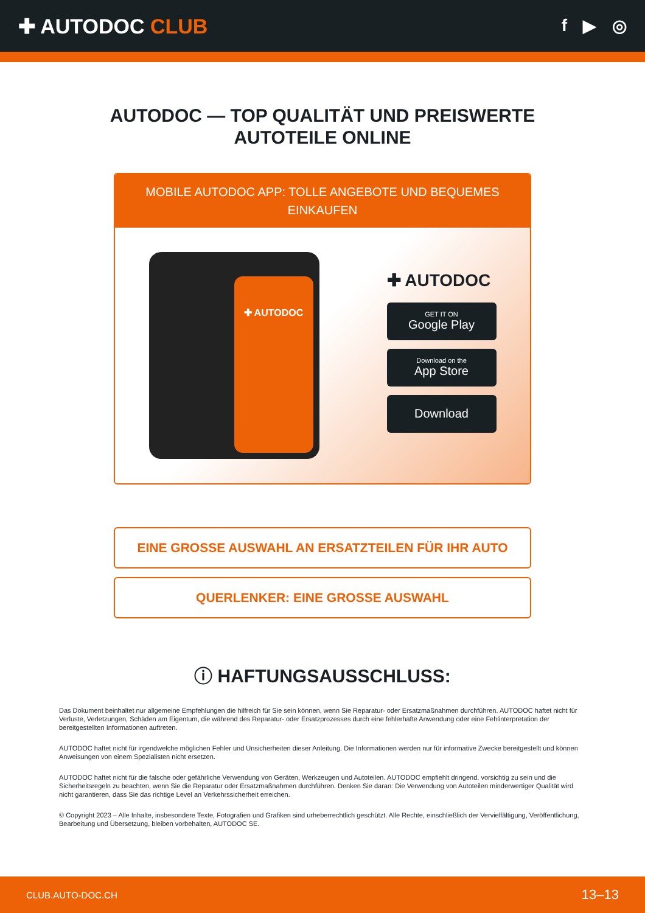✚ AUTODOC CLUB
f ▶ ◎
AUTODOC — TOP QUALITÄT UND PREISWERTE
AUTOTEILE ONLINE
MOBILE AUTODOC APP: TOLLE ANGEBOTE UND BEQUEMES EINKAUFEN
✚ AUTODOC
✚ AUTODOC
GET IT ON
Google Play
Download on the
App Store
Download
EINE GROSSE AUSWAHL AN ERSATZTEILEN FÜR IHR AUTO
QUERLENKER: EINE GROSSE AUSWAHL
ⓘ HAFTUNGSAUSSCHLUSS:
Das Dokument beinhaltet nur allgemeine Empfehlungen die hilfreich für Sie sein können, wenn Sie Reparatur- oder Ersatzmaßnahmen durchführen. AUTODOC haftet nicht für Verluste, Verletzungen, Schäden am Eigentum, die während des Reparatur- oder Ersatzprozesses durch eine fehlerhafte Anwendung oder eine Fehlinterpretation der bereitgestellten Informationen auftreten.
AUTODOC haftet nicht für irgendwelche möglichen Fehler und Unsicherheiten dieser Anleitung. Die Informationen werden nur für informative Zwecke bereitgestellt und können Anweisungen von einem Spezialisten nicht ersetzen.
AUTODOC haftet nicht für die falsche oder gefährliche Verwendung von Geräten, Werkzeugen und Autoteilen. AUTODOC empfiehlt dringend, vorsichtig zu sein und die Sicherheitsregeln zu beachten, wenn Sie die Reparatur oder Ersatzmaßnahmen durchführen. Denken Sie daran: Die Verwendung von Autoteilen minderwertiger Qualität wird nicht garantieren, dass Sie das richtige Level an Verkehrssicherheit erreichen.
© Copyright 2023 – Alle Inhalte, insbesondere Texte, Fotografien und Grafiken sind urheberrechtlich geschützt. Alle Rechte, einschließlich der Vervielfältigung, Veröffentlichung, Bearbeitung und Übersetzung, bleiben vorbehalten, AUTODOC SE.
CLUB.AUTO-DOC.CH 13–13